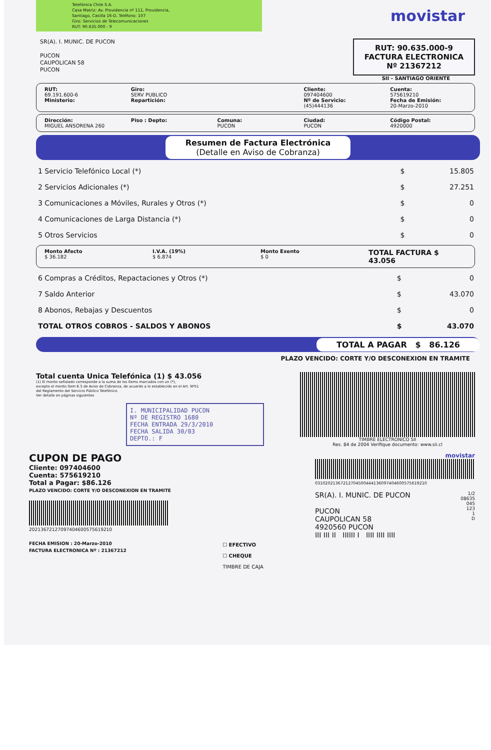Telefónica Chile S.A.
Casa Matriz: Av. Providencia nº 111, Providencia,
Santiago, Casilla 16-D, Teléfono: 107
Giro: Servicios de Telecomunicaciones
RUT: 90.635.000 - 9
movistar
SR(A). I. MUNIC. DE PUCON
PUCON
CAUPOLICAN 58
PUCON
RUT: 90.635.000-9
FACTURA ELECTRONICA
Nº 21367212
SII - SANTIAGO ORIENTE
RUT:
69.191.600-6
Ministerio:
Giro:
SERV PUBLICO
Repartición:
Cliente:
097404600
Nº de Servicio:
(45)444136
Cuenta:
575619210
Fecha de Emisión:
20-Marzo-2010
Dirección:
MIGUEL ANSORENA 260
Piso : Depto: Comuna:
PUCON
Ciudad:
PUCON
Código Postal:
4920000
Resumen de Factura Electrónica
(Detalle en Aviso de Cobranza)
| 1 Servicio Telefónico Local (*) | $ | 15.805 |
| 2 Servicios Adicionales (*) | $ | 27.251 |
| 3 Comunicaciones a Móviles, Rurales y Otros (*) | $ | 0 |
| 4 Comunicaciones de Larga Distancia (*) | $ | 0 |
| 5 Otros Servicios | $ | 0 |
Monto Afecto
$ 36.182
I.V.A. (19%)
$ 6.874
Monto Exento
$ 0
TOTAL FACTURA $ 43.056
| 6 Compras a Créditos, Repactaciones y Otros (*) | $ | 0 |
| 7 Saldo Anterior | $ | 43.070 |
| 8 Abonos, Rebajas y Descuentos | $ | 0 |
| TOTAL OTROS COBROS - SALDOS Y ABONOS | $ | 43.070 |
TOTAL A PAGAR $ 86.126
PLAZO VENCIDO: CORTE Y/O DESCONEXION EN TRAMITE
Total cuenta Unica Telefónica (1) $ 43.056
(1) El monto señalado corresponde a la suma de los ítems marcados con un (*),
excepto el monto ítem 6.3 de Aviso de Cobranza, de acuerdo a lo establecido en el Art. Nº51
del Reglamento del Servicio Público Telefónico.
Ver detalle en páginas siguientes
I. MUNICIPALIDAD PUCON
Nº DE REGISTRO 1680
FECHA ENTRADA 29/3/2010
FECHA SALIDA 30/03
DEPTO.: F
TIMBRE ELECTRONICO SII
Res. 84 de 2004 Verifique documento: www.sii.cl
CUPON DE PAGO
Cliente: 097404600
Cuenta: 575619210
Total a Pagar: $86.126
PLAZO VENCIDO: CORTE Y/O DESCONEXION EN TRAMITE
20213672127097404600575619210
FECHA EMISION : 20-Marzo-2010
FACTURA ELECTRONICA Nº : 21367212
☐ EFECTIVO
☐ CHEQUE
TIMBRE DE CAJA
movistar
0310202136721270450044413609740460057561921​0
SR(A). I. MUNIC. DE PUCON
PUCON
CAUPOLICAN 58
4920560 PUCON
III III II IIIIII I IIII IIII IIII
1/2
08635
045
123
1
D